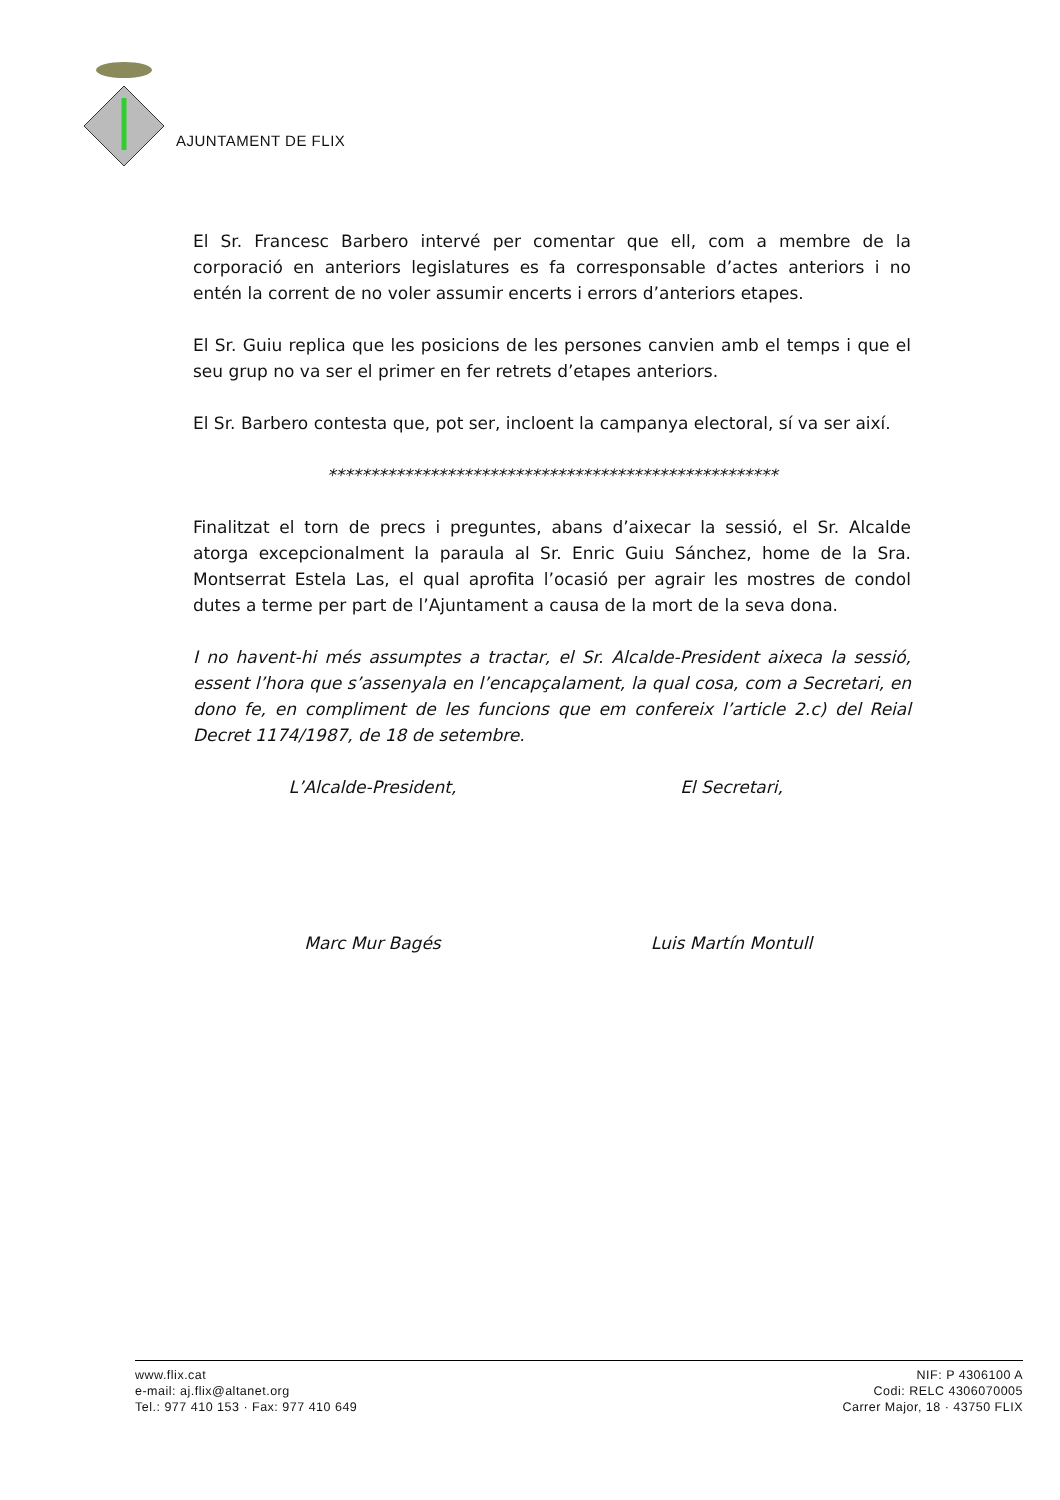AJUNTAMENT DE FLIX
El Sr. Francesc Barbero intervé per comentar que ell, com a membre de la corporació en anteriors legislatures es fa corresponsable d’actes anteriors i no entén la corrent de no voler assumir encerts i errors d’anteriors etapes.
El Sr. Guiu replica que les posicions de les persones canvien amb el temps i que el seu grup no va ser el primer en fer retrets d’etapes anteriors.
El Sr. Barbero contesta que, pot ser, incloent la campanya electoral, sí va ser així.
*****************************************************
Finalitzat el torn de precs i preguntes, abans d’aixecar la sessió, el Sr. Alcalde atorga excepcionalment la paraula al Sr. Enric Guiu Sánchez, home de la Sra. Montserrat Estela Las, el qual aprofita l’ocasió per agrair les mostres de condol dutes a terme per part de l’Ajuntament a causa de la mort de la seva dona.
I no havent-hi més assumptes a tractar, el Sr. Alcalde-President aixeca la sessió, essent l’hora que s’assenyala en l’encapçalament, la qual cosa, com a Secretari, en dono fe, en compliment de les funcions que em confereix l’article 2.c) del Reial Decret 1174/1987, de 18 de setembre.
L’Alcalde-President, El Secretari,
Marc Mur Bagés Luis Martín Montull
www.flix.cat
e-mail: aj.flix@altanet.org
Tel.: 977 410 153 · Fax: 977 410 649
NIF: P 4306100 A
Codi: RELC 4306070005
Carrer Major, 18 · 43750 FLIX